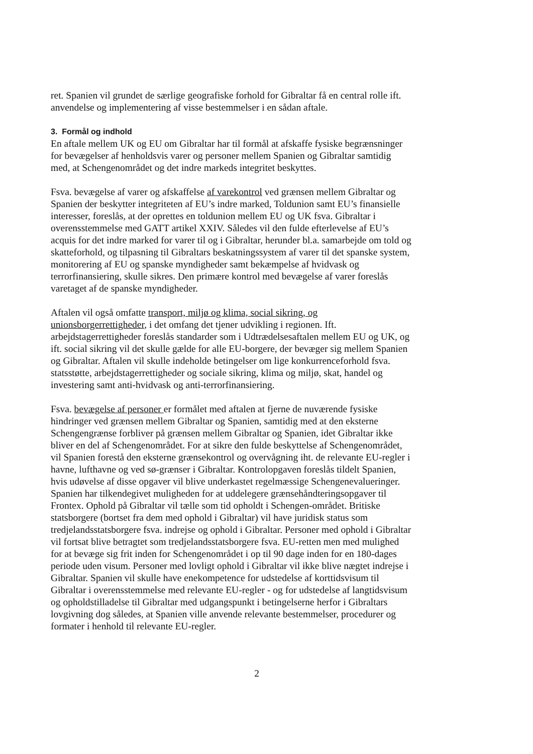ret. Spanien vil grundet de særlige geografiske forhold for Gibraltar få en central rolle ift. anvendelse og implementering af visse bestemmelser i en sådan aftale.
3. Formål og indhold
En aftale mellem UK og EU om Gibraltar har til formål at afskaffe fysiske begrænsninger for bevægelser af henholdsvis varer og personer mellem Spanien og Gibraltar samtidig med, at Schengenområdet og det indre markeds integritet beskyttes.
Fsva. bevægelse af varer og afskaffelse af varekontrol ved grænsen mellem Gibraltar og Spanien der beskytter integriteten af EU’s indre marked, Toldunion samt EU’s finansielle interesser, foreslås, at der oprettes en toldunion mellem EU og UK fsva. Gibraltar i overensstemmelse med GATT artikel XXIV. Således vil den fulde efterlevelse af EU’s acquis for det indre marked for varer til og i Gibraltar, herunder bl.a. samarbejde om told og skatteforhold, og tilpasning til Gibraltars beskatningssystem af varer til det spanske system, monitorering af EU og spanske myndigheder samt bekæmpelse af hvidvask og terrorfinansiering, skulle sikres. Den primære kontrol med bevægelse af varer foreslås varetaget af de spanske myndigheder.
Aftalen vil også omfatte transport, miljø og klima, social sikring, og unionsborgerrettigheder, i det omfang det tjener udvikling i regionen. Ift. arbejdstagerrettigheder foreslås standarder som i Udtrædelsesaftalen mellem EU og UK, og ift. social sikring vil det skulle gælde for alle EU-borgere, der bevæger sig mellem Spanien og Gibraltar. Aftalen vil skulle indeholde betingelser om lige konkurrenceforhold fsva. statsstøtte, arbejdstagerrettigheder og sociale sikring, klima og miljø, skat, handel og investering samt anti-hvidvask og anti-terrorfinansiering.
Fsva. bevægelse af personer er formålet med aftalen at fjerne de nuværende fysiske hindringer ved grænsen mellem Gibraltar og Spanien, samtidig med at den eksterne Schengengrænse forbliver på grænsen mellem Gibraltar og Spanien, idet Gibraltar ikke bliver en del af Schengenområdet. For at sikre den fulde beskyttelse af Schengenområdet, vil Spanien forestå den eksterne grænsekontrol og overvågning iht. de relevante EU-regler i havne, lufthavne og ved sø-grænser i Gibraltar. Kontrolopgaven foreslås tildelt Spanien, hvis udøvelse af disse opgaver vil blive underkastet regelmæssige Schengenevalueringer. Spanien har tilkendegivet muligheden for at uddelegere grænsehåndteringsopgaver til Frontex. Ophold på Gibraltar vil tælle som tid opholdt i Schengen-området. Britiske statsborgere (bortset fra dem med ophold i Gibraltar) vil have juridisk status som tredjelandsstatsborgere fsva. indrejse og ophold i Gibraltar. Personer med ophold i Gibraltar vil fortsat blive betragtet som tredjelandsstatsborgere fsva. EU-retten men med mulighed for at bevæge sig frit inden for Schengenområdet i op til 90 dage inden for en 180-dages periode uden visum. Personer med lovligt ophold i Gibraltar vil ikke blive nægtet indrejse i Gibraltar. Spanien vil skulle have enekompetence for udstedelse af korttidsvisum til Gibraltar i overensstemmelse med relevante EU-regler - og for udstedelse af langtidsvisum og opholdstilladelse til Gibraltar med udgangspunkt i betingelserne herfor i Gibraltars lovgivning dog således, at Spanien ville anvende relevante bestemmelser, procedurer og formater i henhold til relevante EU-regler.
2